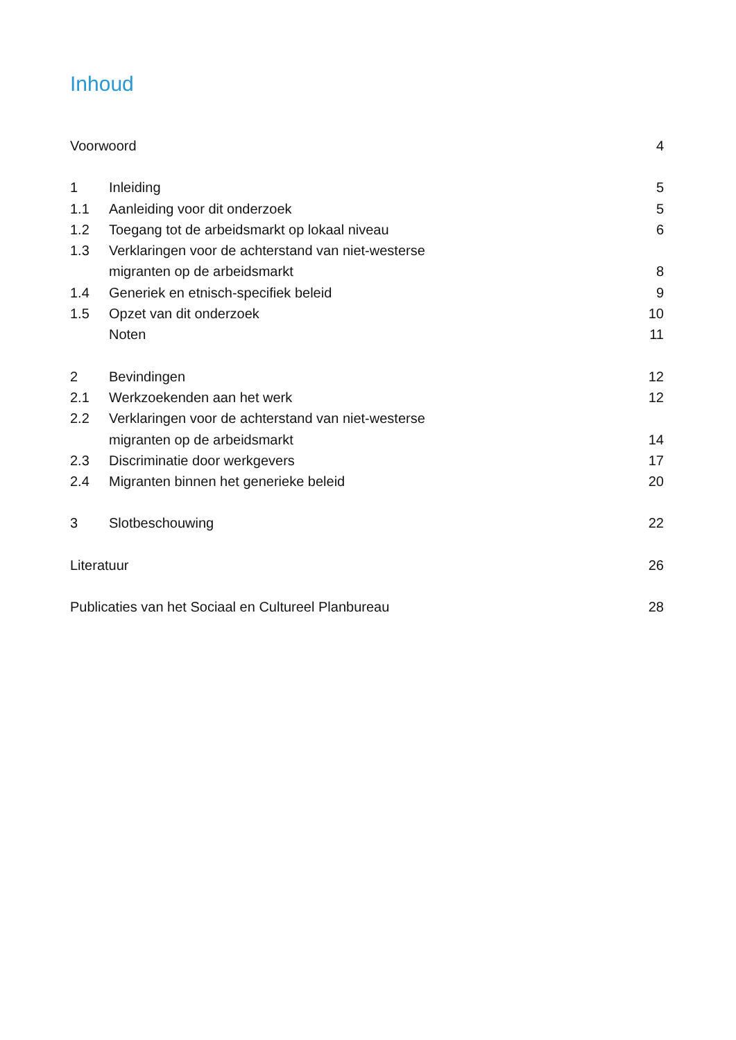Inhoud
Voorwoord 4
1 Inleiding 5
1.1 Aanleiding voor dit onderzoek 5
1.2 Toegang tot de arbeidsmarkt op lokaal niveau 6
1.3 Verklaringen voor de achterstand van niet-westerse
migranten op de arbeidsmarkt 8
1.4 Generiek en etnisch-specifiek beleid 9
1.5 Opzet van dit onderzoek 10
Noten 11
2 Bevindingen 12
2.1 Werkzoekenden aan het werk 12
2.2 Verklaringen voor de achterstand van niet-westerse
migranten op de arbeidsmarkt 14
2.3 Discriminatie door werkgevers 17
2.4 Migranten binnen het generieke beleid 20
3 Slotbeschouwing 22
Literatuur 26
Publicaties van het Sociaal en Cultureel Planbureau 28